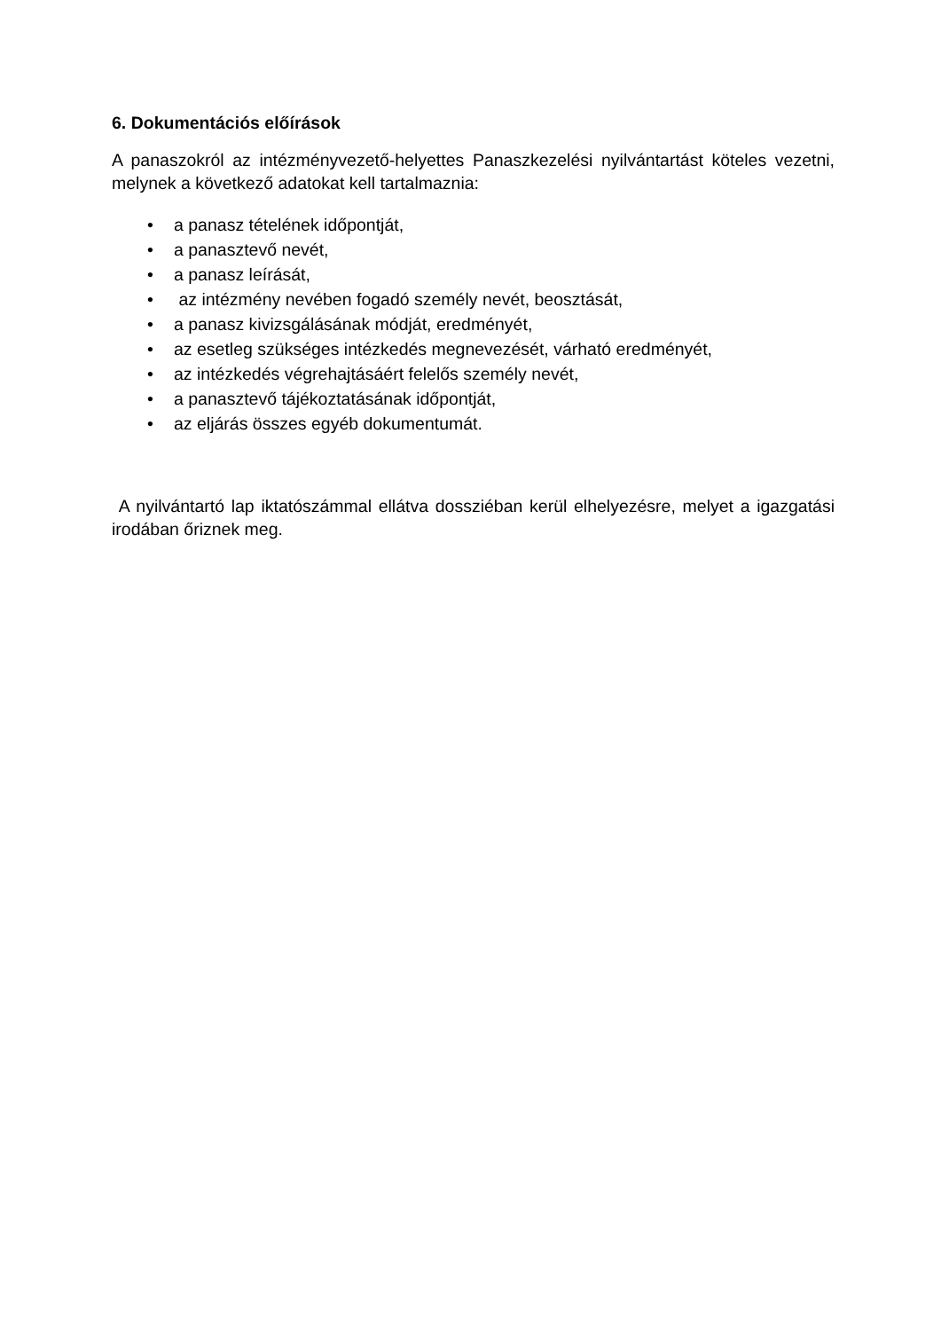6. Dokumentációs előírások
A panaszokról az intézményvezető-helyettes Panaszkezelési nyilvántartást köteles vezetni, melynek a következő adatokat kell tartalmaznia:
• a panasz tételének időpontját,
• a panasztevő nevét,
• a panasz leírását,
• az intézmény nevében fogadó személy nevét, beosztását,
• a panasz kivizsgálásának módját, eredményét,
• az esetleg szükséges intézkedés megnevezését, várható eredményét,
• az intézkedés végrehajtásáért felelős személy nevét,
• a panasztevő tájékoztatásának időpontját,
• az eljárás összes egyéb dokumentumát.
A nyilvántartó lap iktatószámmal ellátva dossziéban kerül elhelyezésre, melyet a igazgatási irodában őriznek meg.